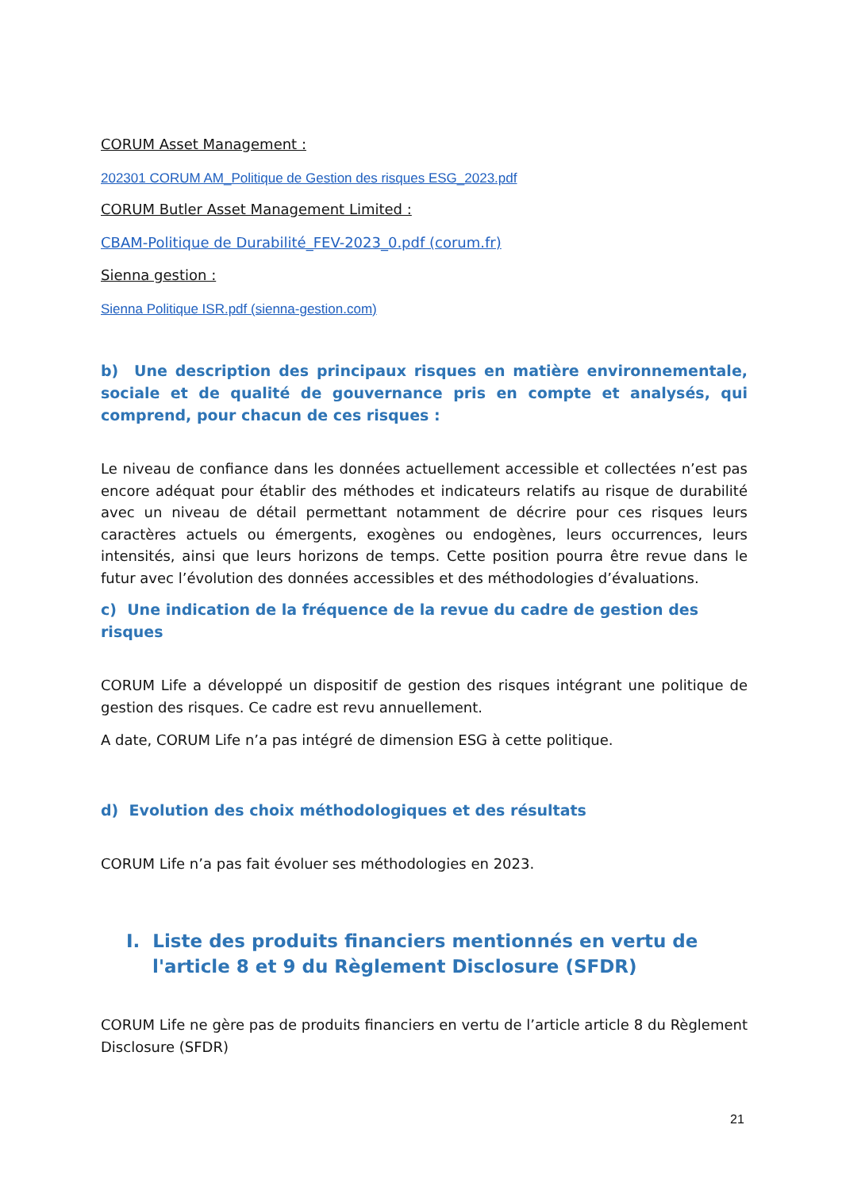CORUM Asset Management :
202301 CORUM AM_Politique de Gestion des risques ESG_2023.pdf
CORUM Butler Asset Management Limited :
CBAM-Politique de Durabilité_FEV-2023_0.pdf (corum.fr)
Sienna gestion :
Sienna Politique ISR.pdf (sienna-gestion.com)
b) Une description des principaux risques en matière environnementale, sociale et de qualité de gouvernance pris en compte et analysés, qui comprend, pour chacun de ces risques :
Le niveau de confiance dans les données actuellement accessible et collectées n’est pas encore adéquat pour établir des méthodes et indicateurs relatifs au risque de durabilité avec un niveau de détail permettant notamment de décrire pour ces risques leurs caractères actuels ou émergents, exogènes ou endogènes, leurs occurrences, leurs intensités, ainsi que leurs horizons de temps. Cette position pourra être revue dans le futur avec l’évolution des données accessibles et des méthodologies d’évaluations.
c) Une indication de la fréquence de la revue du cadre de gestion des risques
CORUM Life a développé un dispositif de gestion des risques intégrant une politique de gestion des risques. Ce cadre est revu annuellement.
A date, CORUM Life n’a pas intégré de dimension ESG à cette politique.
d) Evolution des choix méthodologiques et des résultats
CORUM Life n’a pas fait évoluer ses méthodologies en 2023.
I. Liste des produits financiers mentionnés en vertu de l'article 8 et 9 du Règlement Disclosure (SFDR)
CORUM Life ne gère pas de produits financiers en vertu de l’article article 8 du Règlement Disclosure (SFDR)
21